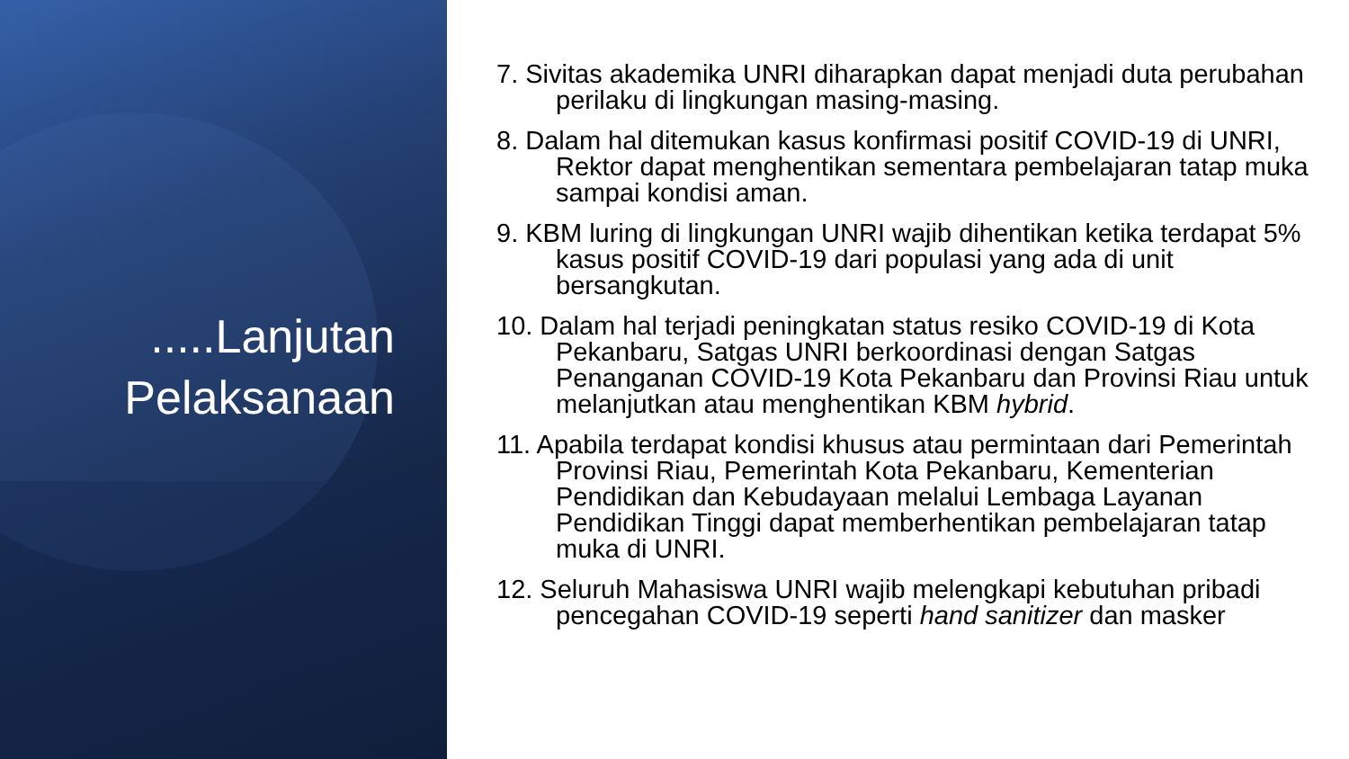.....Lanjutan
Pelaksanaan
7. Sivitas akademika UNRI diharapkan dapat menjadi duta perubahan perilaku di lingkungan masing-masing.
8. Dalam hal ditemukan kasus konfirmasi positif COVID-19 di UNRI, Rektor dapat menghentikan sementara pembelajaran tatap muka sampai kondisi aman.
9. KBM luring di lingkungan UNRI wajib dihentikan ketika terdapat 5% kasus positif COVID-19 dari populasi yang ada di unit bersangkutan.
10. Dalam hal terjadi peningkatan status resiko COVID-19 di Kota Pekanbaru, Satgas UNRI berkoordinasi dengan Satgas Penanganan COVID-19 Kota Pekanbaru dan Provinsi Riau untuk melanjutkan atau menghentikan KBM hybrid.
11. Apabila terdapat kondisi khusus atau permintaan dari Pemerintah Provinsi Riau, Pemerintah Kota Pekanbaru, Kementerian Pendidikan dan Kebudayaan melalui Lembaga Layanan Pendidikan Tinggi dapat memberhentikan pembelajaran tatap muka di UNRI.
12. Seluruh Mahasiswa UNRI wajib melengkapi kebutuhan pribadi pencegahan COVID-19 seperti hand sanitizer dan masker